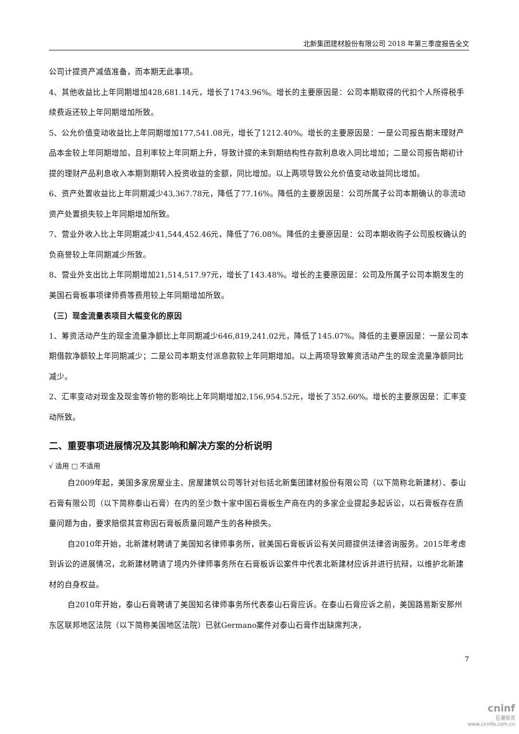北新集团建材股份有限公司 2018 年第三季度报告全文
公司计提资产减值准备，而本期无此事项。
4、其他收益比上年同期增加428,681.14元，增长了1743.96%。增长的主要原因是：公司本期取得的代扣个人所得税手续费返还较上年同期增加所致。
5、公允价值变动收益比上年同期增加177,541.08元，增长了1212.40%。增长的主要原因是：一是公司报告期末理财产品本金较上年同期增加，且利率较上年同期上升，导致计提的未到期结构性存款利息收入同比增加；二是公司报告期初计提的理财产品利息收入本期到期转入投资收益的金额，同比增加。以上两项导致公允价值变动收益同比增加。
6、资产处置收益比上年同期减少43,367.78元，降低了77.16%。降低的主要原因是：公司所属子公司本期确认的非流动资产处置损失较上年同期增加所致。
7、营业外收入比上年同期减少41,544,452.46元，降低了76.08%。降低的主要原因是：公司本期收购子公司股权确认的负商誉较上年同期减少所致。
8、营业外支出比上年同期增加21,514,517.97元，增长了143.48%。增长的主要原因是：公司及所属子公司本期发生的美国石膏板事项律师费等费用较上年同期增加所致。
（三）现金流量表项目大幅变化的原因
1、筹资活动产生的现金流量净额比上年同期减少646,819,241.02元，降低了145.07%。降低的主要原因是：一是公司本期借款净额较上年同期减少；二是公司本期支付派息款较上年同期增加。以上两项导致筹资活动产生的现金流量净额同比减少。
2、汇率变动对现金及现金等价物的影响比上年同期增加2,156,954.52元，增长了352.60%。增长的主要原因是：汇率变动所致。
二、重要事项进展情况及其影响和解决方案的分析说明
√ 适用 □ 不适用
自2009年起，美国多家房屋业主、房屋建筑公司等针对包括北新集团建材股份有限公司（以下简称北新建材）、泰山石膏有限公司（以下简称泰山石膏）在内的至少数十家中国石膏板生产商在内的多家企业提起多起诉讼，以石膏板存在质量问题为由，要求赔偿其宣称因石膏板质量问题产生的各种损失。
自2010年开始，北新建材聘请了美国知名律师事务所，就美国石膏板诉讼有关问题提供法律咨询服务。2015年考虑到诉讼的进展情况，北新建材聘请了境内外律师事务所在石膏板诉讼案件中代表北新建材应诉并进行抗辩，以维护北新建材的自身权益。
自2010年开始，泰山石膏聘请了美国知名律师事务所代表泰山石膏应诉。在泰山石膏应诉之前，美国路易斯安那州东区联邦地区法院（以下简称美国地区法院）已就Germano案件对泰山石膏作出缺席判决，
7
cninf
巨潮资讯
www.cninfo.com.cn